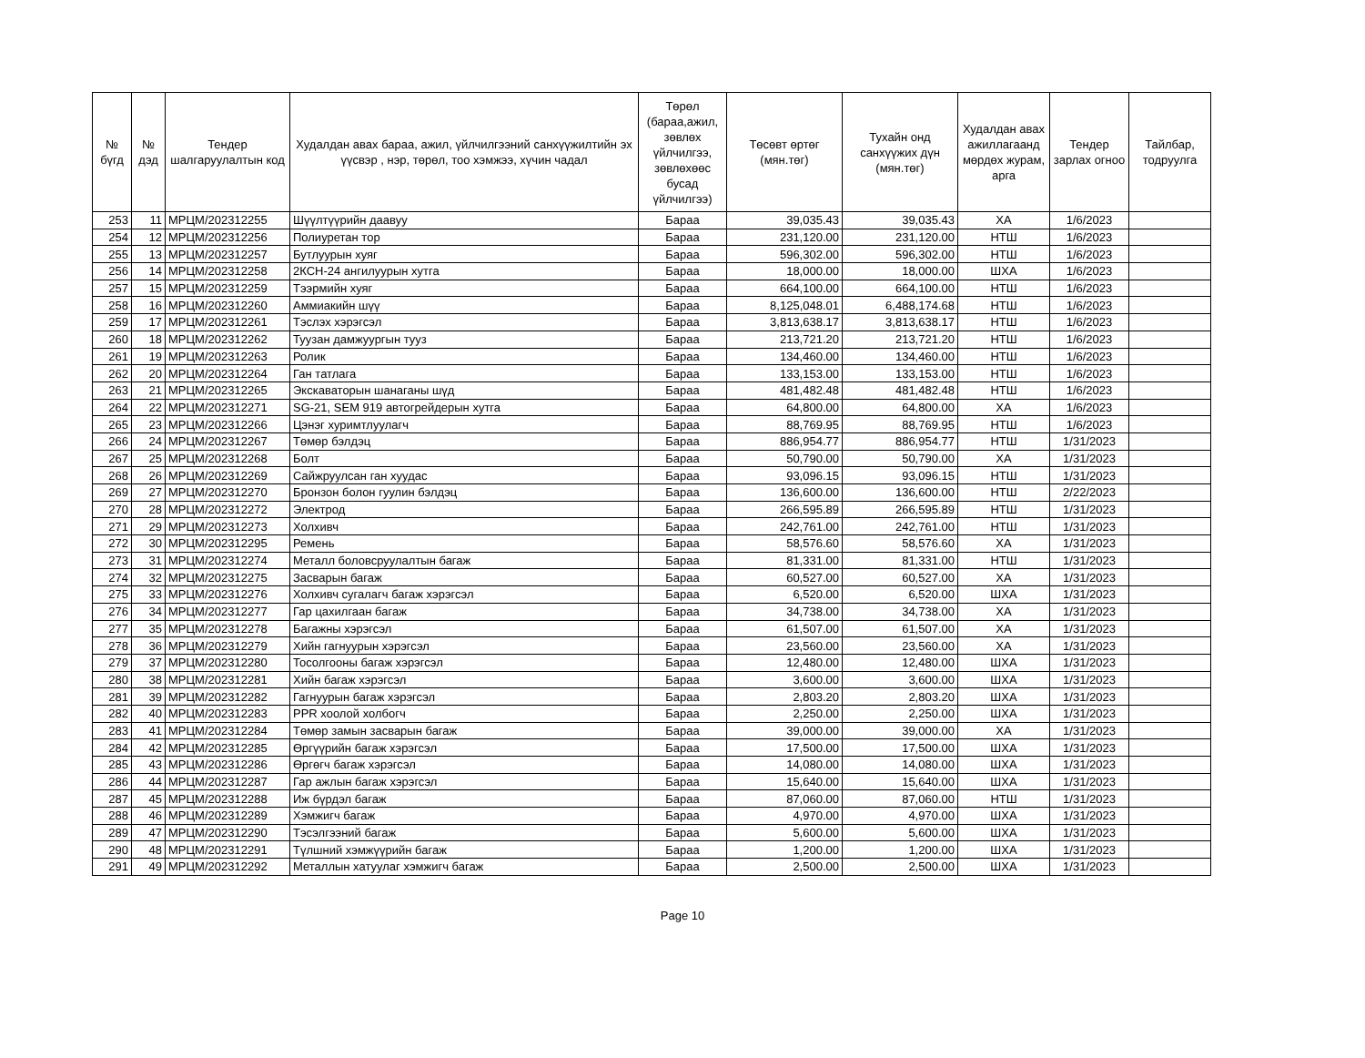| № бүгд | № дэд | Тендер шалгаруулалтын код | Худалдан авах бараа, ажил, үйлчилгээний санхүүжилтийн эх үүсвэр , нэр, төрөл, тоо хэмжээ, хүчин чадал | Төрөл (бараа,ажил, зөвлөх үйлчилгээ, зөвлөхөөс бусад үйлчилгээ) | Төсөвт өртөг (мян.төг) | Тухайн онд санхүүжих дүн (мян.төг) | Худалдан авах ажиллагаанд мөрдөх журам, арга | Тендер зарлах огноо | Тайлбар, тодруулга |
| --- | --- | --- | --- | --- | --- | --- | --- | --- | --- |
| 253 | 11 | МРЦМ/202312255 | Шүүлтүүрийн даавуу | Бараа | 39,035.43 | 39,035.43 | ХА | 1/6/2023 | |
| 254 | 12 | МРЦМ/202312256 | Полиуретан тор | Бараа | 231,120.00 | 231,120.00 | НТШ | 1/6/2023 | |
| 255 | 13 | МРЦМ/202312257 | Бутлуурын хуяг | Бараа | 596,302.00 | 596,302.00 | НТШ | 1/6/2023 | |
| 256 | 14 | МРЦМ/202312258 | 2КСН-24 ангилуурын хутга | Бараа | 18,000.00 | 18,000.00 | ШХА | 1/6/2023 | |
| 257 | 15 | МРЦМ/202312259 | Тээрмийн хуяг | Бараа | 664,100.00 | 664,100.00 | НТШ | 1/6/2023 | |
| 258 | 16 | МРЦМ/202312260 | Аммиакийн шүү | Бараа | 8,125,048.01 | 6,488,174.68 | НТШ | 1/6/2023 | |
| 259 | 17 | МРЦМ/202312261 | Тэслэх хэрэгсэл | Бараа | 3,813,638.17 | 3,813,638.17 | НТШ | 1/6/2023 | |
| 260 | 18 | МРЦМ/202312262 | Туузан дамжуургын тууз | Бараа | 213,721.20 | 213,721.20 | НТШ | 1/6/2023 | |
| 261 | 19 | МРЦМ/202312263 | Ролик | Бараа | 134,460.00 | 134,460.00 | НТШ | 1/6/2023 | |
| 262 | 20 | МРЦМ/202312264 | Ган татлага | Бараа | 133,153.00 | 133,153.00 | НТШ | 1/6/2023 | |
| 263 | 21 | МРЦМ/202312265 | Экскаваторын шанаганы шүд | Бараа | 481,482.48 | 481,482.48 | НТШ | 1/6/2023 | |
| 264 | 22 | МРЦМ/202312271 | SG-21, SEM 919 автогрейдерын хутга | Бараа | 64,800.00 | 64,800.00 | ХА | 1/6/2023 | |
| 265 | 23 | МРЦМ/202312266 | Цэнэг хуримтлуулагч | Бараа | 88,769.95 | 88,769.95 | НТШ | 1/6/2023 | |
| 266 | 24 | МРЦМ/202312267 | Төмөр бэлдэц | Бараа | 886,954.77 | 886,954.77 | НТШ | 1/31/2023 | |
| 267 | 25 | МРЦМ/202312268 | Болт | Бараа | 50,790.00 | 50,790.00 | ХА | 1/31/2023 | |
| 268 | 26 | МРЦМ/202312269 | Сайжруулсан ган хуудас | Бараа | 93,096.15 | 93,096.15 | НТШ | 1/31/2023 | |
| 269 | 27 | МРЦМ/202312270 | Бронзон болон гуулин бэлдэц | Бараа | 136,600.00 | 136,600.00 | НТШ | 2/22/2023 | |
| 270 | 28 | МРЦМ/202312272 | Электрод | Бараа | 266,595.89 | 266,595.89 | НТШ | 1/31/2023 | |
| 271 | 29 | МРЦМ/202312273 | Холхивч | Бараа | 242,761.00 | 242,761.00 | НТШ | 1/31/2023 | |
| 272 | 30 | МРЦМ/202312295 | Ремень | Бараа | 58,576.60 | 58,576.60 | ХА | 1/31/2023 | |
| 273 | 31 | МРЦМ/202312274 | Металл боловсруулалтын багаж | Бараа | 81,331.00 | 81,331.00 | НТШ | 1/31/2023 | |
| 274 | 32 | МРЦМ/202312275 | Засварын багаж | Бараа | 60,527.00 | 60,527.00 | ХА | 1/31/2023 | |
| 275 | 33 | МРЦМ/202312276 | Холхивч сугалагч багаж хэрэгсэл | Бараа | 6,520.00 | 6,520.00 | ШХА | 1/31/2023 | |
| 276 | 34 | МРЦМ/202312277 | Гар цахилгаан багаж | Бараа | 34,738.00 | 34,738.00 | ХА | 1/31/2023 | |
| 277 | 35 | МРЦМ/202312278 | Багажны хэрэгсэл | Бараа | 61,507.00 | 61,507.00 | ХА | 1/31/2023 | |
| 278 | 36 | МРЦМ/202312279 | Хийн гагнуурын хэрэгсэл | Бараа | 23,560.00 | 23,560.00 | ХА | 1/31/2023 | |
| 279 | 37 | МРЦМ/202312280 | Тосолгооны багаж хэрэгсэл | Бараа | 12,480.00 | 12,480.00 | ШХА | 1/31/2023 | |
| 280 | 38 | МРЦМ/202312281 | Хийн багаж хэрэгсэл | Бараа | 3,600.00 | 3,600.00 | ШХА | 1/31/2023 | |
| 281 | 39 | МРЦМ/202312282 | Гагнуурын багаж хэрэгсэл | Бараа | 2,803.20 | 2,803.20 | ШХА | 1/31/2023 | |
| 282 | 40 | МРЦМ/202312283 | PPR хоолой холбогч | Бараа | 2,250.00 | 2,250.00 | ШХА | 1/31/2023 | |
| 283 | 41 | МРЦМ/202312284 | Төмөр замын засварын багаж | Бараа | 39,000.00 | 39,000.00 | ХА | 1/31/2023 | |
| 284 | 42 | МРЦМ/202312285 | Өргүүрийн багаж хэрэгсэл | Бараа | 17,500.00 | 17,500.00 | ШХА | 1/31/2023 | |
| 285 | 43 | МРЦМ/202312286 | Өргөгч багаж хэрэгсэл | Бараа | 14,080.00 | 14,080.00 | ШХА | 1/31/2023 | |
| 286 | 44 | МРЦМ/202312287 | Гар ажлын багаж хэрэгсэл | Бараа | 15,640.00 | 15,640.00 | ШХА | 1/31/2023 | |
| 287 | 45 | МРЦМ/202312288 | Иж бүрдэл багаж | Бараа | 87,060.00 | 87,060.00 | НТШ | 1/31/2023 | |
| 288 | 46 | МРЦМ/202312289 | Хэмжигч багаж | Бараа | 4,970.00 | 4,970.00 | ШХА | 1/31/2023 | |
| 289 | 47 | МРЦМ/202312290 | Тэсэлгээний багаж | Бараа | 5,600.00 | 5,600.00 | ШХА | 1/31/2023 | |
| 290 | 48 | МРЦМ/202312291 | Түлшний хэмжүүрийн багаж | Бараа | 1,200.00 | 1,200.00 | ШХА | 1/31/2023 | |
| 291 | 49 | МРЦМ/202312292 | Металлын хатуулаг хэмжигч багаж | Бараа | 2,500.00 | 2,500.00 | ШХА | 1/31/2023 | |
Page 10